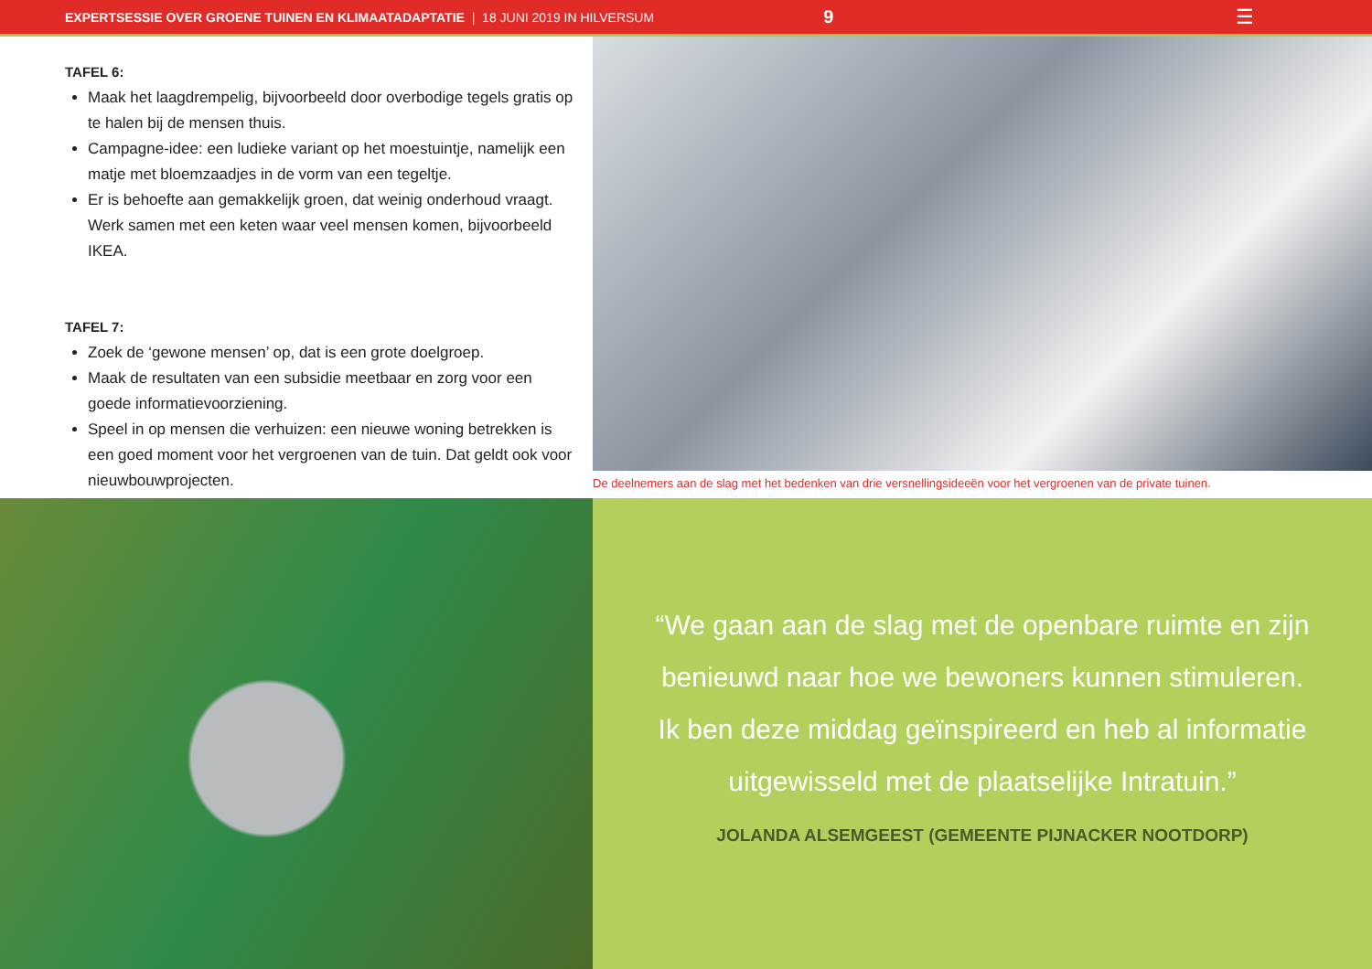EXPERTSESSIE OVER GROENE TUINEN EN KLIMAATADAPTATIE | 18 JUNI 2019 IN HILVERSUM 9 ☰
TAFEL 6:
Maak het laagdrempelig, bijvoorbeeld door overbodige tegels gratis op te halen bij de mensen thuis.
Campagne-idee: een ludieke variant op het moestuintje, namelijk een matje met bloemzaadjes in de vorm van een tegeltje.
Er is behoefte aan gemakkelijk groen, dat weinig onderhoud vraagt. Werk samen met een keten waar veel mensen komen, bijvoorbeeld IKEA.
TAFEL 7:
Zoek de ‘gewone mensen’ op, dat is een grote doelgroep.
Maak de resultaten van een subsidie meetbaar en zorg voor een goede informatievoorziening.
Speel in op mensen die verhuizen: een nieuwe woning betrekken is een goed moment voor het vergroenen van de tuin. Dat geldt ook voor nieuwbouwprojecten.
De deelnemers aan de slag met het bedenken van drie versnellingsideeën voor het vergroenen van de private tuinen.
“We gaan aan de slag met de openbare ruimte en zijn benieuwd naar hoe we bewoners kunnen stimuleren. Ik ben deze middag geïnspireerd en heb al informatie uitgewisseld met de plaatselijke Intratuin.”
JOLANDA ALSEMGEEST (GEMEENTE PIJNACKER NOOTDORP)